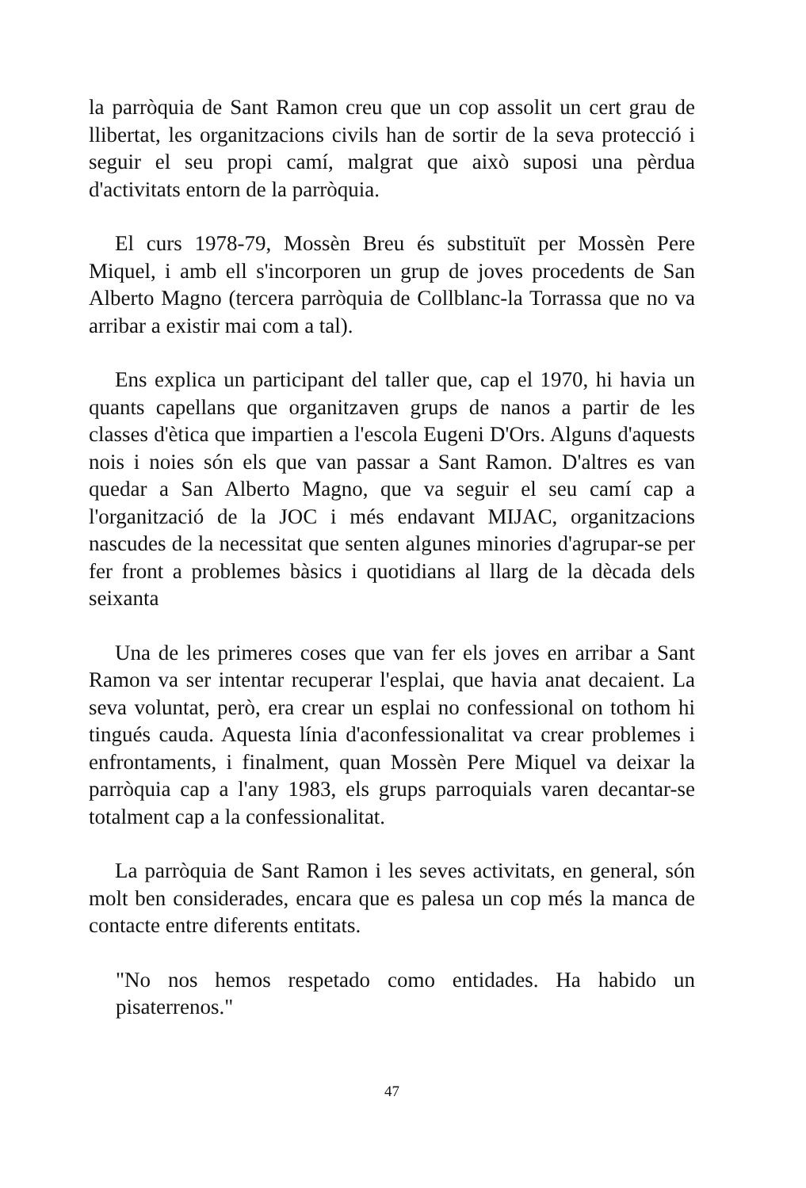la parròquia de Sant Ramon creu que un cop assolit un cert grau de llibertat, les organitzacions civils han de sortir de la seva protecció i seguir el seu propi camí, malgrat que això suposi una pèrdua d'activitats entorn de la parròquia.
El curs 1978-79, Mossèn Breu és substituït per Mossèn Pere Miquel, i amb ell s'incorporen un grup de joves procedents de San Alberto Magno (tercera parròquia de Collblanc-la Torrassa que no va arribar a existir mai com a tal).
Ens explica un participant del taller que, cap el 1970, hi havia un quants capellans que organitzaven grups de nanos a partir de les classes d'ètica que impartien a l'escola Eugeni D'Ors. Alguns d'aquests nois i noies són els que van passar a Sant Ramon. D'altres es van quedar a San Alberto Magno, que va seguir el seu camí cap a l'organització de la JOC i més endavant MIJAC, organitzacions nascudes de la necessitat que senten algunes minories d'agrupar-se per fer front a problemes bàsics i quotidians al llarg de la dècada dels seixanta
Una de les primeres coses que van fer els joves en arribar a Sant Ramon va ser intentar recuperar l'esplai, que havia anat decaient. La seva voluntat, però, era crear un esplai no confessional on tothom hi tingués cauda. Aquesta línia d'aconfessionalitat va crear problemes i enfrontaments, i finalment, quan Mossèn Pere Miquel va deixar la parròquia cap a l'any 1983, els grups parroquials varen decantar-se totalment cap a la confessionalitat.
La parròquia de Sant Ramon i les seves activitats, en general, són molt ben considerades, encara que es palesa un cop més la manca de contacte entre diferents entitats.
"No nos hemos respetado como entidades. Ha habido un pisaterrenos."
47